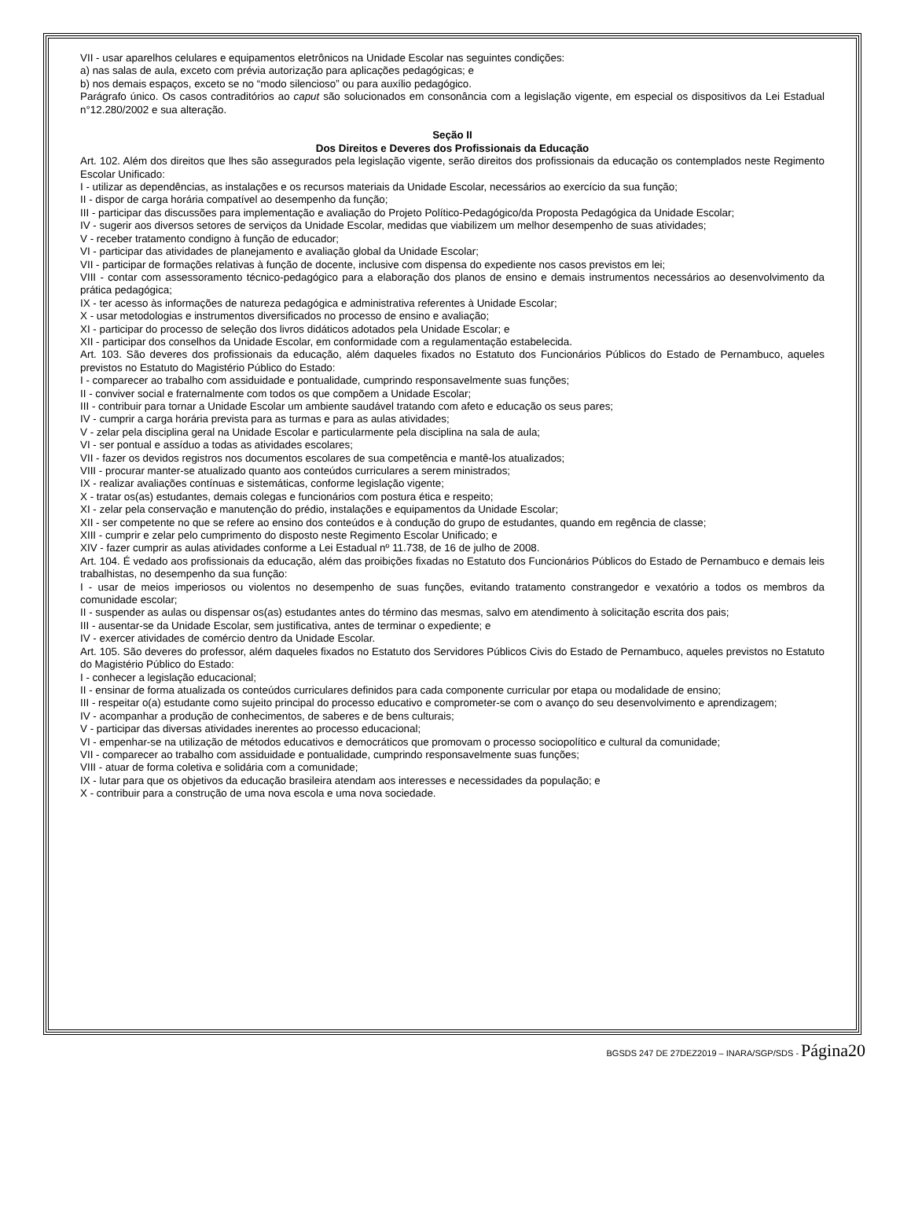VII - usar aparelhos celulares e equipamentos eletrônicos na Unidade Escolar nas seguintes condições:
a) nas salas de aula, exceto com prévia autorização para aplicações pedagógicas; e
b) nos demais espaços, exceto se no “modo silencioso” ou para auxílio pedagógico.
Parágrafo único. Os casos contraditórios ao caput são solucionados em consonância com a legislação vigente, em especial os dispositivos da Lei Estadual n°12.280/2002 e sua alteração.
Seção II
Dos Direitos e Deveres dos Profissionais da Educação
Art. 102. Além dos direitos que lhes são assegurados pela legislação vigente, serão direitos dos profissionais da educação os contemplados neste Regimento Escolar Unificado:
I - utilizar as dependências, as instalações e os recursos materiais da Unidade Escolar, necessários ao exercício da sua função;
II - dispor de carga horária compatível ao desempenho da função;
III - participar das discussões para implementação e avaliação do Projeto Político-Pedagógico/da Proposta Pedagógica da Unidade Escolar;
IV - sugerir aos diversos setores de serviços da Unidade Escolar, medidas que viabilizem um melhor desempenho de suas atividades;
V - receber tratamento condigno à função de educador;
VI - participar das atividades de planejamento e avaliação global da Unidade Escolar;
VII - participar de formações relativas à função de docente, inclusive com dispensa do expediente nos casos previstos em lei;
VIII - contar com assessoramento técnico-pedagógico para a elaboração dos planos de ensino e demais instrumentos necessários ao desenvolvimento da prática pedagógica;
IX - ter acesso às informações de natureza pedagógica e administrativa referentes à Unidade Escolar;
X - usar metodologias e instrumentos diversificados no processo de ensino e avaliação;
XI - participar do processo de seleção dos livros didáticos adotados pela Unidade Escolar; e
XII - participar dos conselhos da Unidade Escolar, em conformidade com a regulamentação estabelecida.
Art. 103. São deveres dos profissionais da educação, além daqueles fixados no Estatuto dos Funcionários Públicos do Estado de Pernambuco, aqueles previstos no Estatuto do Magistério Público do Estado:
I - comparecer ao trabalho com assiduidade e pontualidade, cumprindo responsavelmente suas funções;
II - conviver social e fraternalmente com todos os que compõem a Unidade Escolar;
III - contribuir para tornar a Unidade Escolar um ambiente saudável tratando com afeto e educação os seus pares;
IV - cumprir a carga horária prevista para as turmas e para as aulas atividades;
V - zelar pela disciplina geral na Unidade Escolar e particularmente pela disciplina na sala de aula;
VI - ser pontual e assíduo a todas as atividades escolares;
VII - fazer os devidos registros nos documentos escolares de sua competência e mantê-los atualizados;
VIII - procurar manter-se atualizado quanto aos conteúdos curriculares a serem ministrados;
IX - realizar avaliações contínuas e sistemáticas, conforme legislação vigente;
X - tratar os(as) estudantes, demais colegas e funcionários com postura ética e respeito;
XI - zelar pela conservação e manutenção do prédio, instalações e equipamentos da Unidade Escolar;
XII - ser competente no que se refere ao ensino dos conteúdos e à condução do grupo de estudantes, quando em regência de classe;
XIII - cumprir e zelar pelo cumprimento do disposto neste Regimento Escolar Unificado; e
XIV - fazer cumprir as aulas atividades conforme a Lei Estadual nº 11.738, de 16 de julho de 2008.
Art. 104. É vedado aos profissionais da educação, além das proibições fixadas no Estatuto dos Funcionários Públicos do Estado de Pernambuco e demais leis trabalhistas, no desempenho da sua função:
I - usar de meios imperiosos ou violentos no desempenho de suas funções, evitando tratamento constrangedor e vexatório a todos os membros da comunidade escolar;
II - suspender as aulas ou dispensar os(as) estudantes antes do término das mesmas, salvo em atendimento à solicitação escrita dos pais;
III - ausentar-se da Unidade Escolar, sem justificativa, antes de terminar o expediente; e
IV - exercer atividades de comércio dentro da Unidade Escolar.
Art. 105. São deveres do professor, além daqueles fixados no Estatuto dos Servidores Públicos Civis do Estado de Pernambuco, aqueles previstos no Estatuto do Magistério Público do Estado:
I - conhecer a legislação educacional;
II - ensinar de forma atualizada os conteúdos curriculares definidos para cada componente curricular por etapa ou modalidade de ensino;
III - respeitar o(a) estudante como sujeito principal do processo educativo e comprometer-se com o avanço do seu desenvolvimento e aprendizagem;
IV - acompanhar a produção de conhecimentos, de saberes e de bens culturais;
V - participar das diversas atividades inerentes ao processo educacional;
VI - empenhar-se na utilização de métodos educativos e democráticos que promovam o processo sociopolítico e cultural da comunidade;
VII - comparecer ao trabalho com assiduidade e pontualidade, cumprindo responsavelmente suas funções;
VIII - atuar de forma coletiva e solidária com a comunidade;
IX - lutar para que os objetivos da educação brasileira atendam aos interesses e necessidades da população; e
X - contribuir para a construção de uma nova escola e uma nova sociedade.
BGSDS 247 DE 27DEZ2019 – INARA/SGP/SDS - Página20